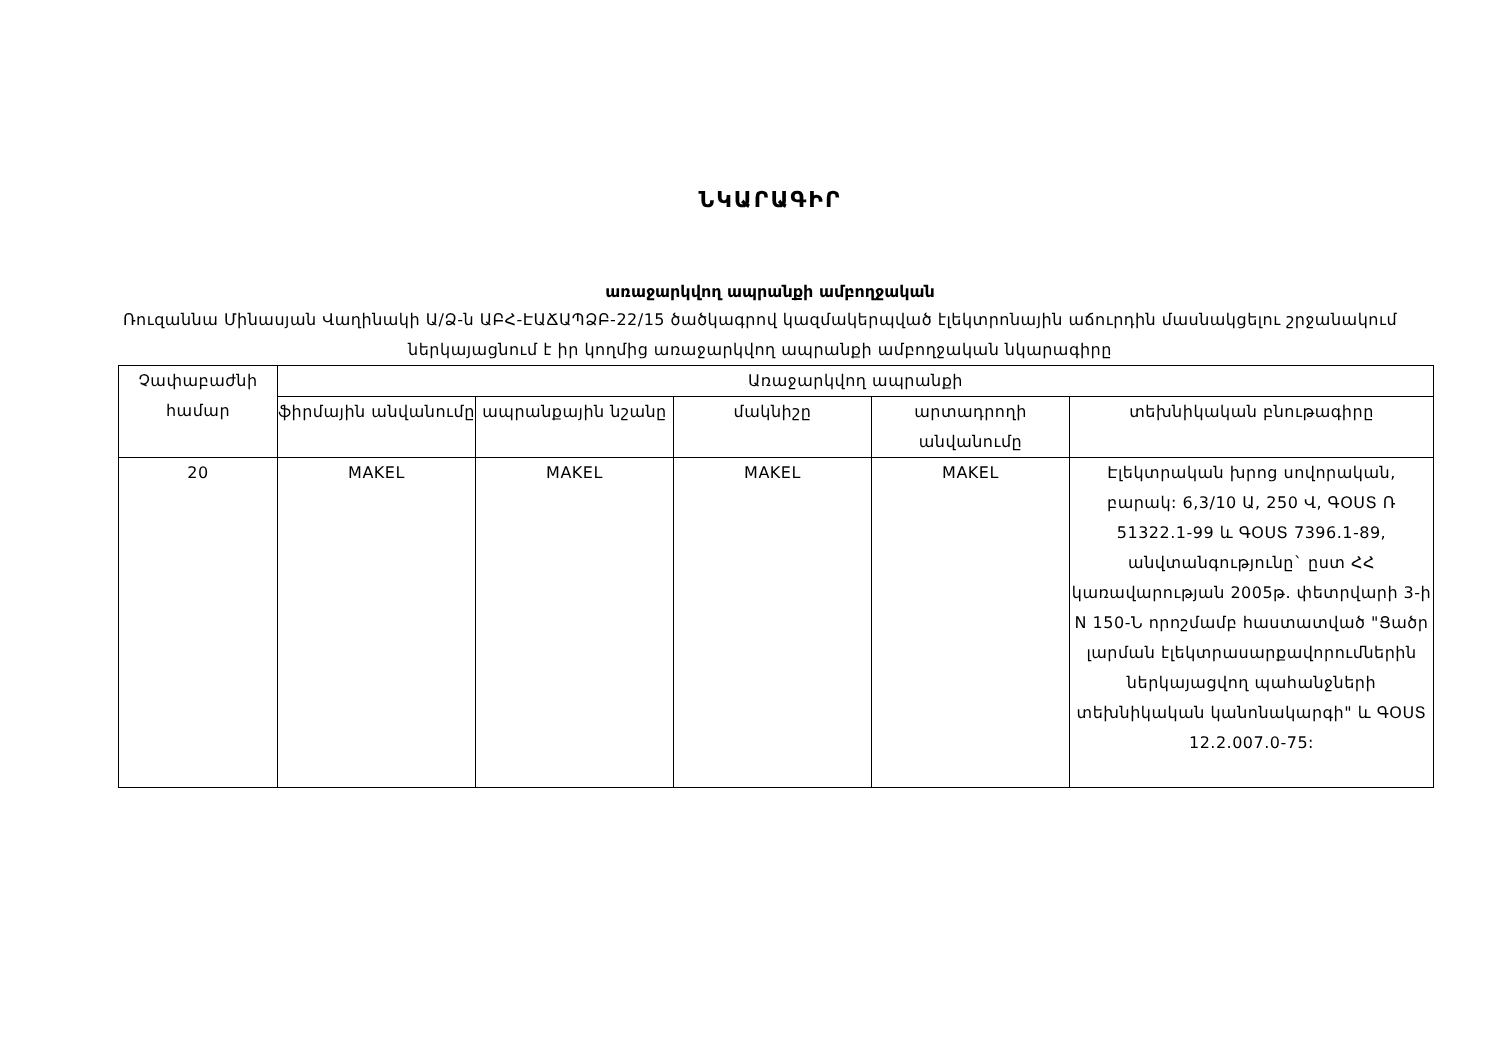ՆԿԱՐԱԳԻՐ
առաջարկվող ապրանքի ամբողջական
Ռուզաննա Մինասյան Վաղինակի Ա/Ձ-ն ԱԲՀ-ԷԱՃԱՊՁԲ-22/15 ծածկագրով կազմակերպված էլեկտրոնային աճուրդին մասնակցելու շրջանակում ներկայացնում է իր կողմից առաջարկվող ապրանքի ամբողջական նկարագիրը
| Չափաբաժնի համար | Առաջարկվող ապրանքի | | | | |
| --- | --- | --- | --- | --- | --- |
| | ֆիրմային անվանումը | ապրանքային նշանը | մակնիշը | արտադրողի անվանումը | տեխնիկական բնութագիրը |
| 20 | MAKEL | MAKEL | MAKEL | MAKEL | Էլեկտրական խրոց սովորական, բարակ: 6,3/10 Ա, 250 Վ, ԳՕՍՏ Ռ 51322.1-99 և ԳՕՍՏ 7396.1-89, անվտանգությունը` ըստ ՀՀ կառավարության 2005թ. փետրվարի 3-ի N 150-Ն որոշմամբ հաստատված "Ցածր լարման էլեկտրասարքավորումներին ներկայացվող պահանջների տեխնիկական կանոնակարգի" և ԳՕՍՏ 12.2.007.0-75: |